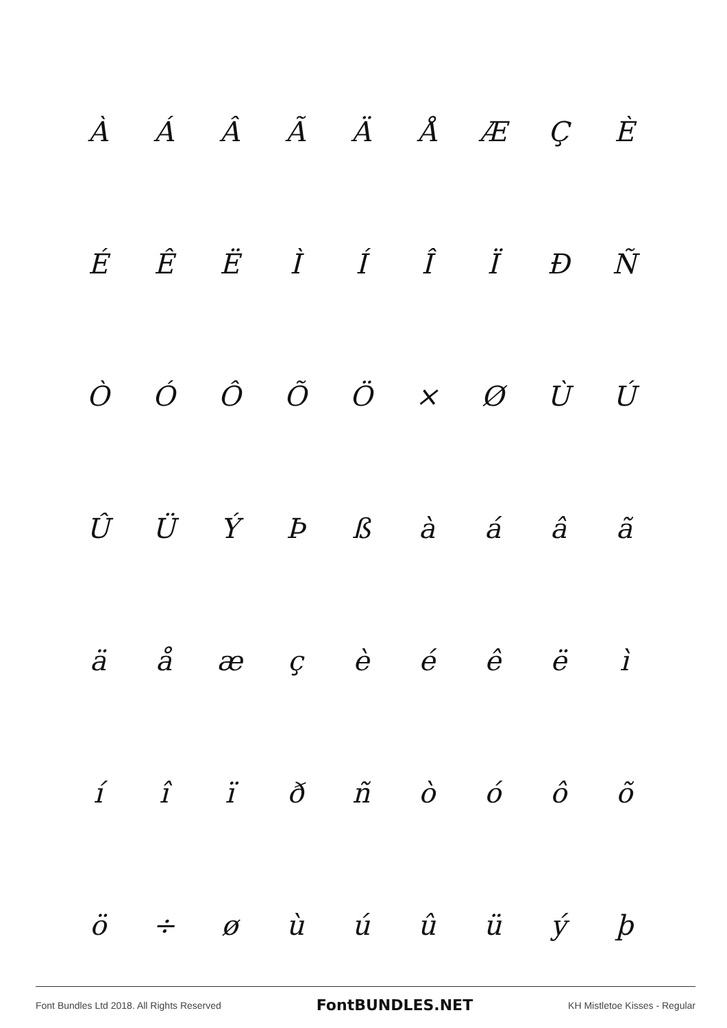| À | Á | Â | Ã | Ä | Å | Æ | Ç | È |
| É | Ê | Ë | Ì | Í | Î | Ï | Đ | Ñ |
| Ò | Ó | Ô | Õ | Ö | × | Ø | Ù | Ú |
| Û | Ü | Ý | Þ | ß | à | á | â | ã |
| ä | å | æ | ç | è | é | ê | ë | ì |
| í | î | ï | ð | ñ | ò | ó | ô | õ |
| ö | ÷ | ø | ù | ú | û | ü | ý | þ |
Font Bundles Ltd 2018. All Rights Reserved FontBUNDLES.NET KH Mistletoe Kisses - Regular